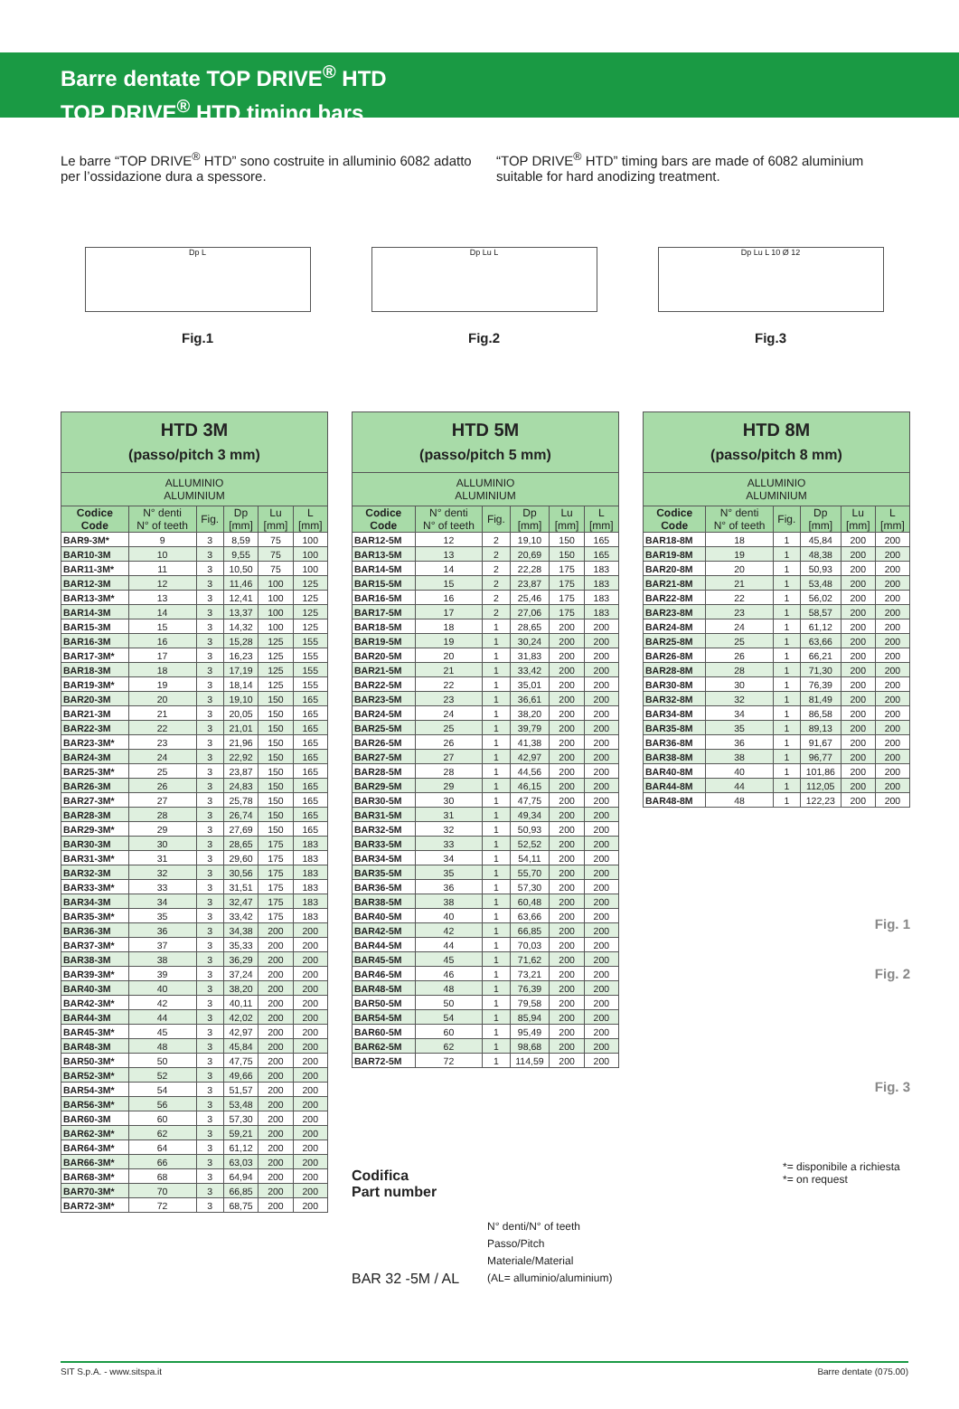Barre dentate TOP DRIVE<sup>®</sup> HTD
TOP DRIVE<sup>®</sup> HTD timing bars
Le barre “TOP DRIVE<sup>®</sup> HTD” sono costruite in alluminio 6082 adatto per l’ossidazione dura a spessore.
“TOP DRIVE<sup>®</sup> HTD” timing bars are made of 6082 aluminium suitable for hard anodizing treatment.
Dp L
Fig.1
Dp Lu L
Fig.2
Dp Lu L 10 Ø 12
Fig.3
| HTD 3M (passo/pitch 3 mm) | | | | | |
| --- | --- | --- | --- | --- | --- |
| ALLUMINIO ALUMINIUM | | | | | |
| Codice Code | N° denti N° of teeth | Fig. | Dp [mm] | Lu [mm] | L [mm] |
| BAR9-3M* | 9 | 3 | 8,59 | 75 | 100 |
| BAR10-3M | 10 | 3 | 9,55 | 75 | 100 |
| BAR11-3M* | 11 | 3 | 10,50 | 75 | 100 |
| BAR12-3M | 12 | 3 | 11,46 | 100 | 125 |
| BAR13-3M* | 13 | 3 | 12,41 | 100 | 125 |
| BAR14-3M | 14 | 3 | 13,37 | 100 | 125 |
| BAR15-3M | 15 | 3 | 14,32 | 100 | 125 |
| BAR16-3M | 16 | 3 | 15,28 | 125 | 155 |
| BAR17-3M* | 17 | 3 | 16,23 | 125 | 155 |
| BAR18-3M | 18 | 3 | 17,19 | 125 | 155 |
| BAR19-3M* | 19 | 3 | 18,14 | 125 | 155 |
| BAR20-3M | 20 | 3 | 19,10 | 150 | 165 |
| BAR21-3M | 21 | 3 | 20,05 | 150 | 165 |
| BAR22-3M | 22 | 3 | 21,01 | 150 | 165 |
| BAR23-3M* | 23 | 3 | 21,96 | 150 | 165 |
| BAR24-3M | 24 | 3 | 22,92 | 150 | 165 |
| BAR25-3M* | 25 | 3 | 23,87 | 150 | 165 |
| BAR26-3M | 26 | 3 | 24,83 | 150 | 165 |
| BAR27-3M* | 27 | 3 | 25,78 | 150 | 165 |
| BAR28-3M | 28 | 3 | 26,74 | 150 | 165 |
| BAR29-3M* | 29 | 3 | 27,69 | 150 | 165 |
| BAR30-3M | 30 | 3 | 28,65 | 175 | 183 |
| BAR31-3M* | 31 | 3 | 29,60 | 175 | 183 |
| BAR32-3M | 32 | 3 | 30,56 | 175 | 183 |
| BAR33-3M* | 33 | 3 | 31,51 | 175 | 183 |
| BAR34-3M | 34 | 3 | 32,47 | 175 | 183 |
| BAR35-3M* | 35 | 3 | 33,42 | 175 | 183 |
| BAR36-3M | 36 | 3 | 34,38 | 200 | 200 |
| BAR37-3M* | 37 | 3 | 35,33 | 200 | 200 |
| BAR38-3M | 38 | 3 | 36,29 | 200 | 200 |
| BAR39-3M* | 39 | 3 | 37,24 | 200 | 200 |
| BAR40-3M | 40 | 3 | 38,20 | 200 | 200 |
| BAR42-3M* | 42 | 3 | 40,11 | 200 | 200 |
| BAR44-3M | 44 | 3 | 42,02 | 200 | 200 |
| BAR45-3M* | 45 | 3 | 42,97 | 200 | 200 |
| BAR48-3M | 48 | 3 | 45,84 | 200 | 200 |
| BAR50-3M* | 50 | 3 | 47,75 | 200 | 200 |
| BAR52-3M* | 52 | 3 | 49,66 | 200 | 200 |
| BAR54-3M* | 54 | 3 | 51,57 | 200 | 200 |
| BAR56-3M* | 56 | 3 | 53,48 | 200 | 200 |
| BAR60-3M | 60 | 3 | 57,30 | 200 | 200 |
| BAR62-3M* | 62 | 3 | 59,21 | 200 | 200 |
| BAR64-3M* | 64 | 3 | 61,12 | 200 | 200 |
| BAR66-3M* | 66 | 3 | 63,03 | 200 | 200 |
| BAR68-3M* | 68 | 3 | 64,94 | 200 | 200 |
| BAR70-3M* | 70 | 3 | 66,85 | 200 | 200 |
| BAR72-3M* | 72 | 3 | 68,75 | 200 | 200 |
| HTD 5M (passo/pitch 5 mm) | | | | | |
| --- | --- | --- | --- | --- | --- |
| ALLUMINIO ALUMINIUM | | | | | |
| Codice Code | N° denti N° of teeth | Fig. | Dp [mm] | Lu [mm] | L [mm] |
| BAR12-5M | 12 | 2 | 19,10 | 150 | 165 |
| BAR13-5M | 13 | 2 | 20,69 | 150 | 165 |
| BAR14-5M | 14 | 2 | 22,28 | 175 | 183 |
| BAR15-5M | 15 | 2 | 23,87 | 175 | 183 |
| BAR16-5M | 16 | 2 | 25,46 | 175 | 183 |
| BAR17-5M | 17 | 2 | 27,06 | 175 | 183 |
| BAR18-5M | 18 | 1 | 28,65 | 200 | 200 |
| BAR19-5M | 19 | 1 | 30,24 | 200 | 200 |
| BAR20-5M | 20 | 1 | 31,83 | 200 | 200 |
| BAR21-5M | 21 | 1 | 33,42 | 200 | 200 |
| BAR22-5M | 22 | 1 | 35,01 | 200 | 200 |
| BAR23-5M | 23 | 1 | 36,61 | 200 | 200 |
| BAR24-5M | 24 | 1 | 38,20 | 200 | 200 |
| BAR25-5M | 25 | 1 | 39,79 | 200 | 200 |
| BAR26-5M | 26 | 1 | 41,38 | 200 | 200 |
| BAR27-5M | 27 | 1 | 42,97 | 200 | 200 |
| BAR28-5M | 28 | 1 | 44,56 | 200 | 200 |
| BAR29-5M | 29 | 1 | 46,15 | 200 | 200 |
| BAR30-5M | 30 | 1 | 47,75 | 200 | 200 |
| BAR31-5M | 31 | 1 | 49,34 | 200 | 200 |
| BAR32-5M | 32 | 1 | 50,93 | 200 | 200 |
| BAR33-5M | 33 | 1 | 52,52 | 200 | 200 |
| BAR34-5M | 34 | 1 | 54,11 | 200 | 200 |
| BAR35-5M | 35 | 1 | 55,70 | 200 | 200 |
| BAR36-5M | 36 | 1 | 57,30 | 200 | 200 |
| BAR38-5M | 38 | 1 | 60,48 | 200 | 200 |
| BAR40-5M | 40 | 1 | 63,66 | 200 | 200 |
| BAR42-5M | 42 | 1 | 66,85 | 200 | 200 |
| BAR44-5M | 44 | 1 | 70,03 | 200 | 200 |
| BAR45-5M | 45 | 1 | 71,62 | 200 | 200 |
| BAR46-5M | 46 | 1 | 73,21 | 200 | 200 |
| BAR48-5M | 48 | 1 | 76,39 | 200 | 200 |
| BAR50-5M | 50 | 1 | 79,58 | 200 | 200 |
| BAR54-5M | 54 | 1 | 85,94 | 200 | 200 |
| BAR60-5M | 60 | 1 | 95,49 | 200 | 200 |
| BAR62-5M | 62 | 1 | 98,68 | 200 | 200 |
| BAR72-5M | 72 | 1 | 114,59 | 200 | 200 |
Codifica
Part number
N° denti/N° of teeth
Passo/Pitch
Materiale/Material
(AL= alluminio/aluminium)
BAR 32 -5M / AL
| HTD 8M (passo/pitch 8 mm) | | | | | |
| --- | --- | --- | --- | --- | --- |
| ALLUMINIO ALUMINIUM | | | | | |
| Codice Code | N° denti N° of teeth | Fig. | Dp [mm] | Lu [mm] | L [mm] |
| BAR18-8M | 18 | 1 | 45,84 | 200 | 200 |
| BAR19-8M | 19 | 1 | 48,38 | 200 | 200 |
| BAR20-8M | 20 | 1 | 50,93 | 200 | 200 |
| BAR21-8M | 21 | 1 | 53,48 | 200 | 200 |
| BAR22-8M | 22 | 1 | 56,02 | 200 | 200 |
| BAR23-8M | 23 | 1 | 58,57 | 200 | 200 |
| BAR24-8M | 24 | 1 | 61,12 | 200 | 200 |
| BAR25-8M | 25 | 1 | 63,66 | 200 | 200 |
| BAR26-8M | 26 | 1 | 66,21 | 200 | 200 |
| BAR28-8M | 28 | 1 | 71,30 | 200 | 200 |
| BAR30-8M | 30 | 1 | 76,39 | 200 | 200 |
| BAR32-8M | 32 | 1 | 81,49 | 200 | 200 |
| BAR34-8M | 34 | 1 | 86,58 | 200 | 200 |
| BAR35-8M | 35 | 1 | 89,13 | 200 | 200 |
| BAR36-8M | 36 | 1 | 91,67 | 200 | 200 |
| BAR38-8M | 38 | 1 | 96,77 | 200 | 200 |
| BAR40-8M | 40 | 1 | 101,86 | 200 | 200 |
| BAR44-8M | 44 | 1 | 112,05 | 200 | 200 |
| BAR48-8M | 48 | 1 | 122,23 | 200 | 200 |
Fig. 1
Fig. 2
Fig. 3
*= disponibile a richiesta
*= on request
SIT S.p.A. - www.sitspa.it Barre dentate (075.00)